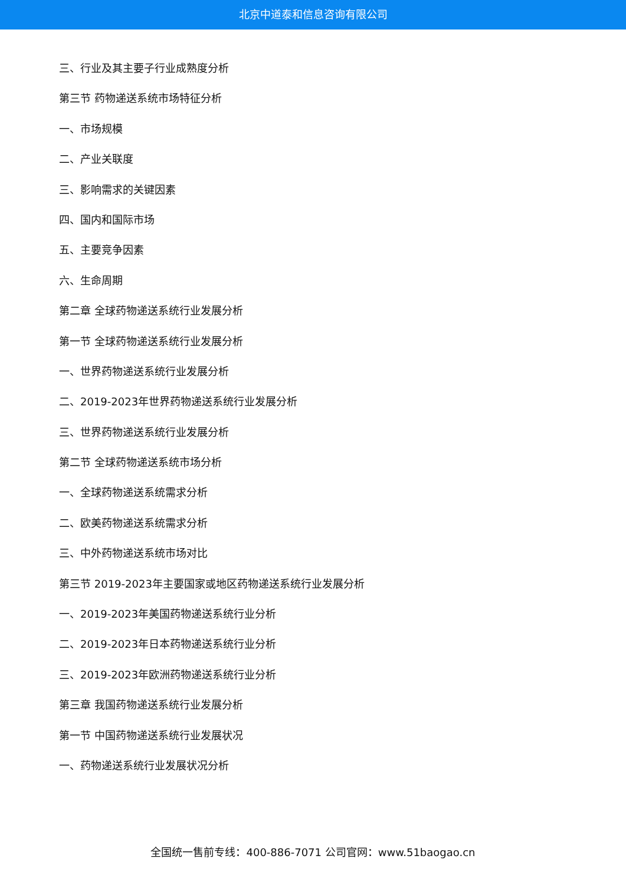北京中道泰和信息咨询有限公司
三、行业及其主要子行业成熟度分析
第三节 药物递送系统市场特征分析
一、市场规模
二、产业关联度
三、影响需求的关键因素
四、国内和国际市场
五、主要竞争因素
六、生命周期
第二章 全球药物递送系统行业发展分析
第一节 全球药物递送系统行业发展分析
一、世界药物递送系统行业发展分析
二、2019-2023年世界药物递送系统行业发展分析
三、世界药物递送系统行业发展分析
第二节 全球药物递送系统市场分析
一、全球药物递送系统需求分析
二、欧美药物递送系统需求分析
三、中外药物递送系统市场对比
第三节 2019-2023年主要国家或地区药物递送系统行业发展分析
一、2019-2023年美国药物递送系统行业分析
二、2019-2023年日本药物递送系统行业分析
三、2019-2023年欧洲药物递送系统行业分析
第三章 我国药物递送系统行业发展分析
第一节 中国药物递送系统行业发展状况
一、药物递送系统行业发展状况分析
全国统一售前专线：400-886-7071 公司官网：www.51baogao.cn